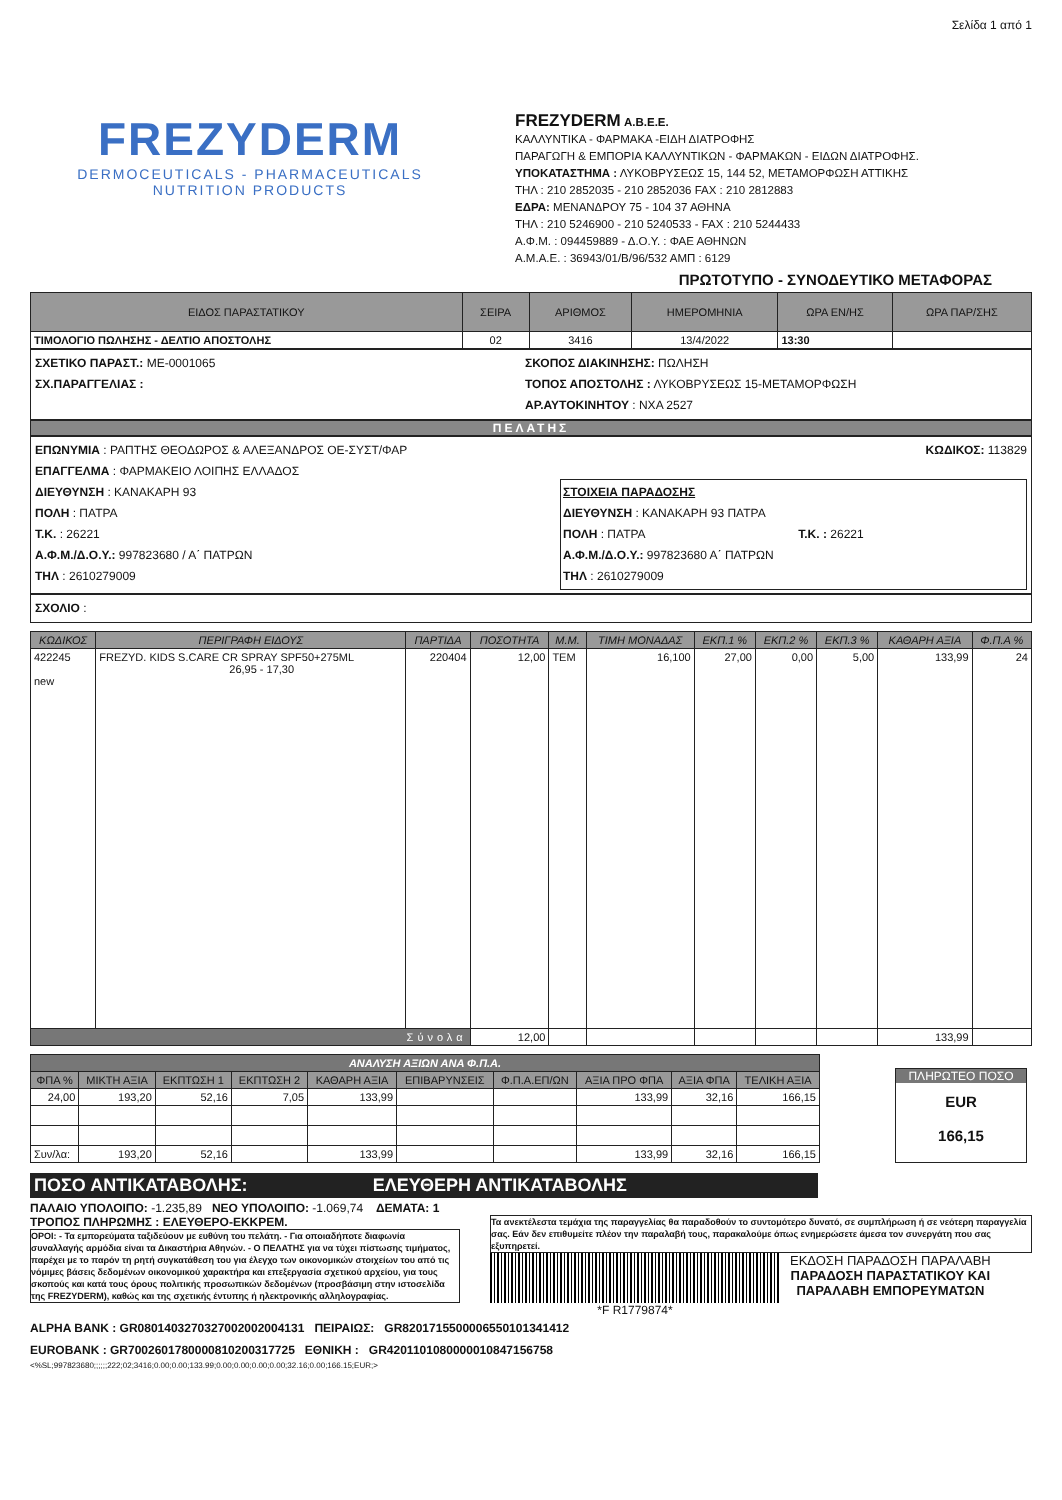Σελίδα 1 από 1
FREZYDERM
DERMOCEUTICALS - PHARMACEUTICALS
NUTRITION PRODUCTS
FREZYDERM A.B.E.E.
ΚΑΛΛΥΝΤΙΚΑ - ΦΑΡΜΑΚΑ -ΕΙΔΗ ΔΙΑΤΡΟΦΗΣ
ΠΑΡΑΓΩΓΗ & ΕΜΠΟΡΙΑ ΚΑΛΛΥΝΤΙΚΩΝ - ΦΑΡΜΑΚΩΝ - ΕΙΔΩΝ ΔΙΑΤΡΟΦΗΣ.
ΥΠΟΚΑΤΑΣΤΗΜΑ : ΛΥΚΟΒΡΥΣΕΩΣ 15, 144 52, ΜΕΤΑΜΟΡΦΩΣΗ ΑΤΤΙΚΗΣ
ΤΗΛ : 210 2852035 - 210 2852036 FAX : 210 2812883
ΕΔΡΑ: ΜΕΝΑΝΔΡΟΥ 75 - 104 37 ΑΘΗΝΑ
ΤΗΛ : 210 5246900 - 210 5240533 - FAX : 210 5244433
Α.Φ.Μ. : 094459889 - Δ.Ο.Υ. : ΦΑΕ ΑΘΗΝΩΝ
Α.Μ.Α.Ε. : 36943/01/Β/96/532 ΑΜΠ : 6129
ΠΡΩΤΟΤΥΠΟ - ΣΥΝΟΔΕΥΤΙΚΟ ΜΕΤΑΦΟΡΑΣ
| ΕΙΔΟΣ ΠΑΡΑΣΤΑΤΙΚΟΥ | ΣΕΙΡΑ | ΑΡΙΘΜΟΣ | ΗΜΕΡΟΜΗΝΙΑ | ΩΡΑ ΕΝ/ΗΣ | ΩΡΑ ΠΑΡ/ΣΗΣ |
| --- | --- | --- | --- | --- | --- |
| ΤΙΜΟΛΟΓΙΟ ΠΩΛΗΣΗΣ - ΔΕΛΤΙΟ ΑΠΟΣΤΟΛΗΣ | 02 | 3416 | 13/4/2022 | 13:30 | |
ΣΧΕΤΙΚΟ ΠΑΡΑΣΤ.: ΜΕ-0001065
ΣΧ.ΠΑΡΑΓΓΕΛΙΑΣ :
ΣΚΟΠΟΣ ΔΙΑΚΙΝΗΣΗΣ: ΠΩΛΗΣΗ
ΤΟΠΟΣ ΑΠΟΣΤΟΛΗΣ : ΛΥΚΟΒΡΥΣΕΩΣ 15-ΜΕΤΑΜΟΡΦΩΣΗ
ΑΡ.ΑΥΤΟΚΙΝΗΤΟΥ : ΝΧΑ 2527
ΠΕΛΑΤΗΣ
ΕΠΩΝΥΜΙΑ : ΡΑΠΤΗΣ ΘΕΟΔΩΡΟΣ & ΑΛΕΞΑΝΔΡΟΣ ΟΕ-ΣΥΣΤ/ΦΑΡ
ΕΠΑΓΓΕΛΜΑ : ΦΑΡΜΑΚΕΙΟ ΛΟΙΠΗΣ ΕΛΛΑΔΟΣ
ΔΙΕΥΘΥΝΣΗ : ΚΑΝΑΚΑΡΗ 93
ΠΟΛΗ : ΠΑΤΡΑ
Τ.Κ. : 26221
Α.Φ.Μ./Δ.Ο.Υ.: 997823680 / Α΄ ΠΑΤΡΩΝ
ΤΗΛ : 2610279009
ΚΩΔΙΚΟΣ: 113829
ΣΤΟΙΧΕΙΑ ΠΑΡΑΔΟΣΗΣ
ΔΙΕΥΘΥΝΣΗ : ΚΑΝΑΚΑΡΗ 93 ΠΑΤΡΑ
ΠΟΛΗ : ΠΑΤΡΑ Τ.Κ. : 26221
Α.Φ.Μ./Δ.Ο.Υ.: 997823680 Α΄ ΠΑΤΡΩΝ
ΤΗΛ : 2610279009
ΣΧΟΛΙΟ :
| ΚΩΔΙΚΟΣ | ΠΕΡΙΓΡΑΦΗ ΕΙΔΟΥΣ | ΠΑΡΤΙΔΑ | ΠΟΣΟΤΗΤΑ | Μ.Μ. | ΤΙΜΗ ΜΟΝΑΔΑΣ | ΕΚΠ.1 % | ΕΚΠ.2 % | ΕΚΠ.3 % | ΚΑΘΑΡΗ ΑΞΙΑ | Φ.Π.Α % |
| --- | --- | --- | --- | --- | --- | --- | --- | --- | --- | --- |
| 422245 new | FREZYD. KIDS S.CARE CR SPRAY SPF50+275ML 26,95 - 17,30 | 220404 | 12,00 | ΤΕΜ | 16,100 | 27,00 | 0,00 | 5,00 | 133,99 | 24 |
| Σύνολα | | | 12,00 | | | | | | 133,99 | |
| ΑΝΑΛΥΣΗ ΑΞΙΩΝ ΑΝΑ Φ.Π.Α. | | | | | | | | | |
| --- | --- | --- | --- | --- | --- | --- | --- | --- | --- |
| ΦΠΑ % | ΜΙΚΤΗ ΑΞΙΑ | ΕΚΠΤΩΣΗ 1 | ΕΚΠΤΩΣΗ 2 | ΚΑΘΑΡΗ ΑΞΙΑ | ΕΠΙΒΑΡΥΝΣΕΙΣ | Φ.Π.Α.ΕΠ/ΩΝ | ΑΞΙΑ ΠΡΟ ΦΠΑ | ΑΞΙΑ ΦΠΑ | ΤΕΛΙΚΗ ΑΞΙΑ |
| 24,00 | 193,20 | 52,16 | 7,05 | 133,99 | | | 133,99 | 32,16 | 166,15 |
| Συν/λα: | 193,20 | 52,16 | | 133,99 | | | 133,99 | 32,16 | 166,15 |
ΠΛΗΡΩΤΕΟ ΠΟΣΟ
EUR
166,15
ΠΟΣΟ ΑΝΤΙΚΑΤΑΒΟΛΗΣ: ΕΛΕΥΘΕΡΗ ΑΝΤΙΚΑΤΑΒΟΛΗΣ
ΠΑΛΑΙΟ ΥΠΟΛΟΙΠΟ: -1.235,89 ΝΕΟ ΥΠΟΛΟΙΠΟ: -1.069,74 ΔΕΜΑΤΑ: 1
ΤΡΟΠΟΣ ΠΛΗΡΩΜΗΣ : ΕΛΕΥΘΕΡΟ-ΕΚΚΡΕΜ.
ΟΡΟΙ: - Τα εμπορεύματα ταξιδεύουν με ευθύνη του πελάτη. - Για οποιαδήποτε διαφωνία συναλλαγής αρμόδια είναι τα Δικαστήρια Αθηνών. - Ο ΠΕΛΑΤΗΣ για να τύχει πίστωσης τιμήματος, παρέχει με το παρόν τη ρητή συγκατάθεση του για έλεγχο των οικονομικών στοιχείων του από τις νόμιμες βάσεις δεδομένων οικονομικού χαρακτήρα και επεξεργασία σχετικού αρχείου, για τους σκοπούς και κατά τους όρους πολιτικής προσωπικών δεδομένων (προσβάσιμη στην ιστοσελίδα της FREZYDERM), καθώς και της σχετικής έντυπης ή ηλεκτρονικής αλληλογραφίας.
Τα ανεκτέλεστα τεμάχια της παραγγελίας θα παραδοθούν το συντομότερο δυνατό, σε συμπλήρωση ή σε νεότερη παραγγελία σας. Εάν δεν επιθυμείτε πλέον την παραλαβή τους, παρακαλούμε όπως ενημερώσετε άμεσα τον συνεργάτη που σας εξυπηρετεί.
*F R1779874* ΕΚΔΟΣΗ ΠΑΡΑΔΟΣΗ ΠΑΡΑΛΑΒΗ
ΠΑΡΑΔΟΣΗ ΠΑΡΑΣΤΑΤΙΚΟΥ ΚΑΙ
ΠΑΡΑΛΑΒΗ ΕΜΠΟΡΕΥΜΑΤΩΝ
ALPHA BANK : GR0801403270327002002004131 ΠΕΙΡΑΙΩΣ: GR8201715500006550101341412
EUROBANK : GR7002601780000810200317725 ΕΘΝΙΚΗ : GR4201101080000010847156758
<%SL;997823680;;;;;;222;02;3416;0.00;0.00;133.99;0.00;0.00;0.00;0.00;32.16;0.00;166.15;EUR;>